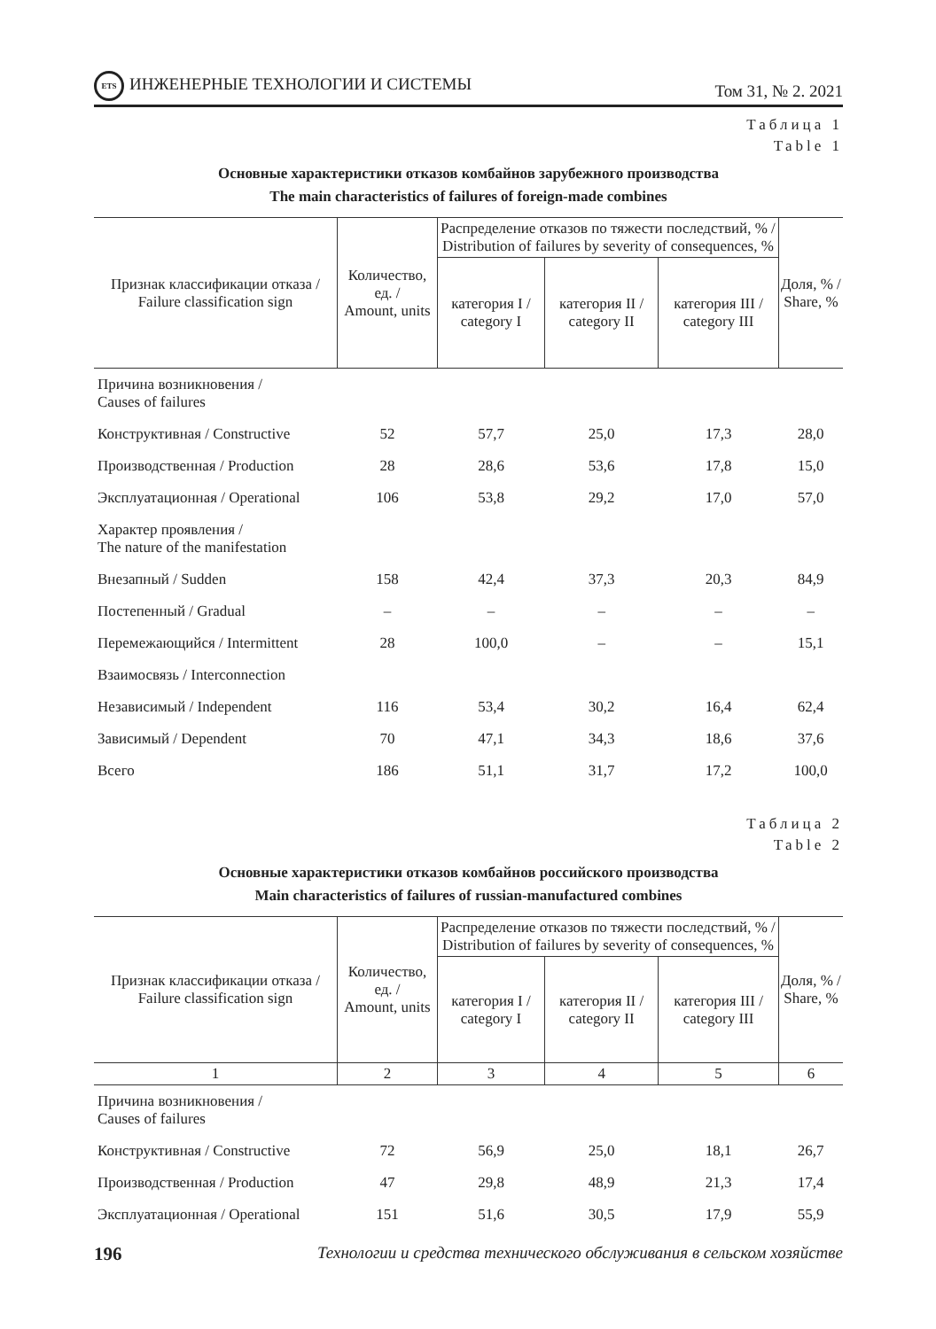ETS ИНЖЕНЕРНЫЕ ТЕХНОЛОГИИ И СИСТЕМЫ
Том 31, № 2. 2021
Таблица 1
Table 1
Основные характеристики отказов комбайнов зарубежного производства
The main characteristics of failures of foreign-made combines
| Признак классификации отказа / Failure classification sign | Количество, ед. / Amount, units | Распределение отказов по тяжести последствий, % / Distribution of failures by severity of consequences, % | | | Доля, % / Share, % |
| --- | --- | --- | --- | --- | --- |
| | | категория I / category I | категория II / category II | категория III / category III | |
| Причина возникновения / Causes of failures | | | | | |
| Конструктивная / Constructive | 52 | 57,7 | 25,0 | 17,3 | 28,0 |
| Производственная / Production | 28 | 28,6 | 53,6 | 17,8 | 15,0 |
| Эксплуатационная / Operational | 106 | 53,8 | 29,2 | 17,0 | 57,0 |
| Характер проявления / The nature of the manifestation | | | | | |
| Внезапный / Sudden | 158 | 42,4 | 37,3 | 20,3 | 84,9 |
| Постепенный / Gradual | – | – | – | – | – |
| Перемежающийся / Intermittent | 28 | 100,0 | – | – | 15,1 |
| Взаимосвязь / Interconnection | | | | | |
| Независимый / Independent | 116 | 53,4 | 30,2 | 16,4 | 62,4 |
| Зависимый / Dependent | 70 | 47,1 | 34,3 | 18,6 | 37,6 |
| Всего | 186 | 51,1 | 31,7 | 17,2 | 100,0 |
Таблица 2
Table 2
Основные характеристики отказов комбайнов российского производства
Main characteristics of failures of russian-manufactured combines
| Признак классификации отказа / Failure classification sign | Количество, ед. / Amount, units | Распределение отказов по тяжести последствий, % / Distribution of failures by severity of consequences, % | | | Доля, % / Share, % |
| --- | --- | --- | --- | --- | --- |
| | | категория I / category I | категория II / category II | категория III / category III | |
| 1 | 2 | 3 | 4 | 5 | 6 |
| Причина возникновения / Causes of failures | | | | | |
| Конструктивная / Constructive | 72 | 56,9 | 25,0 | 18,1 | 26,7 |
| Производственная / Production | 47 | 29,8 | 48,9 | 21,3 | 17,4 |
| Эксплуатационная / Operational | 151 | 51,6 | 30,5 | 17,9 | 55,9 |
196 Технологии и средства технического обслуживания в сельском хозяйстве